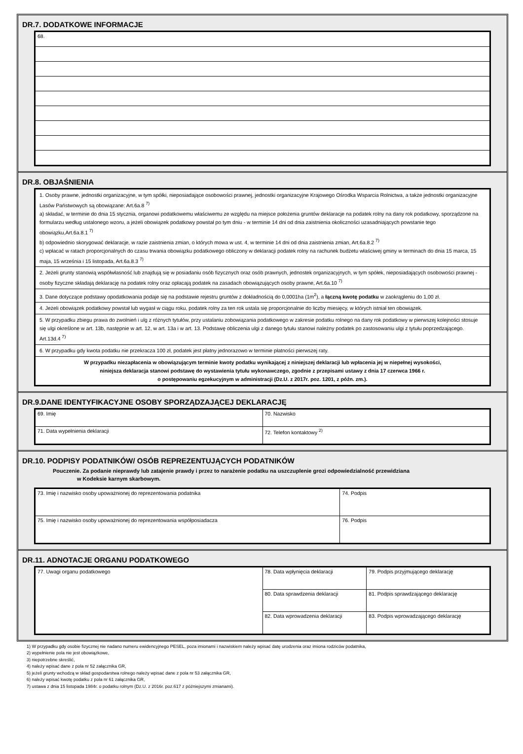DR.7. DODATKOWE INFORMACJE
| 68. |
DR.8. OBJAŚNIENIA
| 1. Osoby prawne, jednostki organizacyjne, w tym spółki, nieposiadające osobowości prawnej, jednostki organizacyjne Krajowego Ośrodka Wsparcia Rolnictwa, a także jednostki organizacyjne Lasów Państwowych są obowiązane: Art.6a.8 <sup>7)</sup> a) składać, w terminie do dnia 15 stycznia, organowi podatkowemu właściwemu ze względu na miejsce położenia gruntów deklaracje na podatek rolny na dany rok podatkowy, sporządzone na formularzu według ustalonego wzoru, a jeżeli obowiązek podatkowy powstał po tym dniu - w terminie 14 dni od dnia zaistnienia okoliczności uzasadniających powstanie tego obowiązku,Art.6a.8.1 <sup>7)</sup> b) odpowiednio skorygować deklaracje, w razie zaistnienia zmian, o których mowa w ust. 4, w terminie 14 dni od dnia zaistnienia zmian, Art.6a.8.2 <sup>7)</sup> c) wpłacać w ratach proporcjonalnych do czasu trwania obowiązku podatkowego obliczony w deklaracji podatek rolny na rachunek budżetu właściwej gminy w terminach do dnia 15 marca, 15 maja, 15 września i 15 listopada, Art.6a.8.3 <sup>7)</sup> |
| 2. Jeżeli grunty stanowią współwłasność lub znajdują się w posiadaniu osób fizycznych oraz osób prawnych, jednostek organizacyjnych, w tym spółek, nieposiadających osobowości prawnej - osoby fizyczne składają deklarację na podatek rolny oraz opłacają podatek na zasadach obowiązujących osoby prawne, Art.6a.10 <sup>7)</sup> |
| 3. Dane dotyczące podstawy opodatkowania podaje się na podstawie rejestru gruntów z dokładnością do 0,0001ha (1m<sup>2</sup>), a łączną kwotę podatku w zaokrągleniu do 1,00 zł. |
| 4. Jeżeli obowiązek podatkowy powstał lub wygasł w ciągu roku, podatek rolny za ten rok ustala się proporcjonalnie do liczby miesięcy, w których istniał ten obowiązek. |
| 5. W przypadku zbiegu prawa do zwolnień i ulg z różnych tytułów, przy ustalaniu zobowiązania podatkowego w zakresie podatku rolnego na dany rok podatkowy w pierwszej kolejności stosuje się ulgi określone w art. 13b, następnie w art. 12, w art. 13a i w art. 13. Podstawę obliczenia ulgi z danego tytułu stanowi należny podatek po zastosowaniu ulgi z tytułu poprzedzającego. Art.13d.4 <sup>7)</sup> |
| 6. W przypadku gdy kwota podatku nie przekracza 100 zł, podatek jest płatny jednorazowo w terminie płatności pierwszej raty. |
| W przypadku niezapłacenia w obowiązującym terminie kwoty podatku wynikającej z niniejszej deklaracji lub wpłacenia jej w niepełnej wysokości, niniejsza deklaracja stanowi podstawę do wystawienia tytułu wykonawczego, zgodnie z przepisami ustawy z dnia 17 czerwca 1966 r. o postępowaniu egzekucyjnym w administracji (Dz.U. z 2017r. poz. 1201, z późn. zm.). |
DR.9.DANE IDENTYFIKACYJNE OSOBY SPORZĄDZAJĄCEJ DEKLARACJĘ
| 69. Imię | 70. Nazwisko |
| 71. Data wypełnienia deklaracji | 72. Telefon kontaktowy <sup>2)</sup> |
DR.10. PODPISY PODATNIKÓW/ OSÓB REPREZENTUJĄCYCH PODATNIKÓW
Pouczenie. Za podanie nieprawdy lub zatajenie prawdy i przez to narażenie podatku na uszczuplenie grozi odpowiedzialność przewidziana
w Kodeksie karnym skarbowym.
| 73. Imię i nazwisko osoby upoważnionej do reprezentowania podatnika | 74. Podpis |
| 75. Imię i nazwisko osoby upoważnionej do reprezentowania współposiadacza | 76. Podpis |
DR.11. ADNOTACJE ORGANU PODATKOWEGO
| 77. Uwagi organu podatkowego | 78. Data wpłynięcia deklaracji | 79. Podpis przyjmującego deklarację |
| | 80. Data sprawdzenia deklaracji | 81. Podpis sprawdzającego deklarację |
| | 82. Data wprowadzenia deklaracji | 83. Podpis wprowadzającego deklarację |
1) W przypadku gdy osobie fizycznej nie nadano numeru ewidencyjnego PESEL, poza imionami i nazwiskiem należy wpisać datę urodzenia oraz imiona rodziców podatnika,
2) wypełnienie pola nie jest obowiązkowe,
3) niepotrzebne skreślić,
4) należy wpisać dane z pola nr 52 załącznika GR,
5) jeżeli grunty wchodzą w skład gospodarstwa rolnego należy wpisać dane z pola nr 53 załącznika GR,
6) należy wpisać kwotę podatku z pola nr 61 załącznika GR,
7) ustawa z dnia 15 listopada 1984r. o podatku rolnym (Dz.U. z 2016r. poz.617 z późniejszymi zmianami).